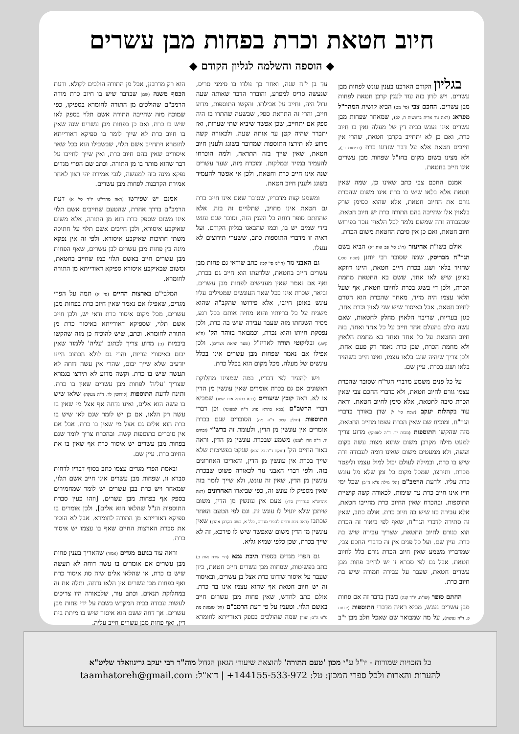חיוב חטאת וכרת בפחות מבן עשרים
◆ הוספה והשלמה לגליון הקודם ◆
בגליון הקודם הארכנו בענין עונש לפחות מבן עשרים. ויש לדון בזה עוד לענין קרבן חטאת לפחות מבן עשרים. החכם צבי (סי' מט) הביא קושית המהר"ל מפראג (ראה גור אריה בראשית ה, לב), שמאחר שפחות מבן עשרים אינו נענש בבית דין של מעלה ואין בו חיוב כרת, ואם כן לא יתחייב בקרבן חטאת, שהרי אין חייבים חטאת אלא על דבר שזדונו כרת (כריתות ב.), ולא מצינו בשום מקום בחז"ל שפחות מבן עשרים אינו חייב בחטאת.
אמנם החכם צבי כתב שאינו כן, שמה שאין חטאת אלא בלאו שיש בו כרת אינו משום שהכרת גורם את החיוב חטאת, אלא שהוא כסימן שרק בלאוין אלו שחייבה בהם התורה כרת יש חיוב חטאת. שבעבודה זרה שמשם נלמד לכל הלאוין נזכר בפירוש חיוב חטאת, ואם כן אין סיבת החטאת משום הכרת.
אולם בשו"ת אחיעזר (ח"ג סי' פב אות יא) הביא בשם הגר"ח מבריסק, שמה שסובר רבי יוחנן (שבת סט.) שהזיד בלאו ושגג בכרת חייב חטאת, היינו דווקא באופן שיש לאו אחד, ששם בא החטאת מחמת הכרת, ולכן די בשגג בכרת לחיובו חטאת, אף שעל הלאו עצמו היה מזיד, מאחר שהכרת הוא הגורם לחיוב חטאת. אבל באיסור שיש שני לאוין וכרת אחד, כגון בעריות, שריבוי הלאוין מחלק לחטאות, שאם עשה כולם בהעלם אחד חייב על כל אחד ואחד, בזה חיוב החטאת על כל אחד ואחד בא מחמת הלאוין ולא מחמת הכרת, שכן כרת נאמר רק פעם אחת, ולכן צריך שיהיה שוגג בלאו עצמו, ואינו חייב כשהזיד בלאו ושגג בכרת. עיין שם.
על כל פנים משמע מדברי הגר"ח שסובר שהכרת עצמו גורם לחיוב חטאת, ולא כדברי החכם צבי שאין הכרת סיבה לחטאת, אלא סימן לחיוב חטאת. וראה עוד בקהלות יעקב (שבת סי' ל) שדן באורך בדברי הגר"ח. ומוכיח שם שאין הכרת עצמו מחייב החטאת, מזה שהקשו התוספות (מכות יד. ד"ה לאפוקי) מדוע צריך למעט מילה מקרבן משום שהוא מצות עשה בקום ועשה, ולא ממעטים משום שאינו דומה לעבודה זרה שיש בו כרת, ובמילה לעולם יכול למול עצמו וליפטר מכרת. ותירצו, שמכל מקום כל זמן שלא מל עונש כרת עליו. ולדעת הרמב"ם (הל' מילה פ"א ה"ב) שכל ימי חייו אינו חייב כרת עד שימות, לכאורה קשה קושיית התוספות. ובהכרח שאין החיוב כרת מחייבו חטאת, אלא עבירה כזו שיש בה חיוב כרת. אולם כתב, שאין זה סתירה לדברי הגר"ח, שאף לפי ביאור זה הכרת הוא כגורם לחיוב החטאת, שצריך עבירה שיש בה כרת. עיין שם. ועל כל פנים אין זה כדברי החכם צבי, שמדבריו משמע שאין חיוב הכרת גורם כלל לחיוב חטאת. אבל גם לפי סברא זו יש לחייב פחות מבן עשרים חטאת, שעבר על עבירה חמורה שיש בה חיוב כרת.
החתם סופר (שו"ת, יו"ד קנה) כשדן בדבר זה אם פחות מבן עשרים נענש, מביא ראיה מדברי התוספות (יבמות פ. ד"ה נעשה), על מה שמבואר שם שאכל חלב מבן י"ב עד בן י"ח שנה, ואחר כך נולדו בו סימני סריס, שנעשה סריס למפרע, והוברר הדבר שאותה שעה גדול היה, וחייב על אכילתו. והקשו התוספות, מדוע חייב, והרי זה התראת ספק, שבשעה שהתרו בו היה ספק אם יתחייב, שכן אפשר שיביא שתי שערות, ואז יתברר שהיה קטן עד אותה שעה. ולכאורה קשה מדוע לא תירצו התוספות שמדובר בשוגג ולענין חיוב חטאת, שאין שייך בזה התראה, ולמה הוכרחו להעמיד במזיד ובמלקות. ומוכרח מזה, שעד עשרים שנה אינו חייב כרת וחטאת, ולכן אי אפשר להעמיד בשוגג ולענין חיוב חטאת.
ומשמע קצת מדבריו, שסובר שאם אינו חייב כרת גם חטאת אינו מחויב, שתלויים זה בזה. אלא שהחתם סופר דוחה כל הענין הזה, וסובר שגם עונש בידי שמים יש בו, וכמו שהבאנו בגליון הקודם. ועל ראיה זו מדברי התוספות כתב, ששערי תירוצים לא ננעלו.
גם האבני נזר (חו"מ סי' קכו) כתב שודאי גם פחות מבן עשרים חייב בחטאת, שלדעתו הוא חייב גם בכרת, ואף אם נאמר שאין מענישים לפחות מבן עשרים. וביאר, שכרת אינו ככל שאר העונשים שמטילים עליו עונש באופן חיובי, אלא פירושו שהקב"ה שהוא משגיח על כל בריותיו והוא מחיה אותם בכל רגע, מסיר השגחתו מזה שעבר עבירה שיש בה כרת, ולכן נפסקת חיותו והוא נכרת, וכמבואר בזוהר הק' (ח"א קיט.) ובליקוטי תורה לאריז"ל (שער יציאת מצרים). ולכן אפילו אם נאמר שפחות מבן עשרים אינו בכלל עונשים של מעלה, מכל מקום הוא בכלל כרת.
ויש להעיר לפי דבריו, במה שמצינו מחלוקת ראשונים אם גם בכרת אומרים שאין עונשין מן הדין או לא. ראה קובץ שיעורים (בבא בתרא אות שטז) שמביא דברי הרשב"ם (בבא בתרא פח: ד"ה למעוטי) וכן דברי התוספות (חולין קטו: ד"ה מה) הסוברים שגם בכרת אומרים אין עונשין מן הדין, ולעומת זה ברש"י (זבחים יד. ד"ה חוץ לזמנו) משמע שבכרת עונשין מן הדין. וראה באור החיים הק' (חוקת ד"ה כל הבא) שנקט בפשיטות שלא שייך בכרת אין עונשין מן הדין, והאריכו האחרונים בזה. ולפי דברי האבני נזר לכאורה פשוט שבכרת עונשין מן הדין, שאין זה עונש, ולא שייך לומר בזה שאין מספיק לו עונש זה, כפי שביארו האחרונים (ראה מהרש"א סנהדרין סד:) טעם אין עונשין מן הדין, משום שיתכן שלא יועיל לו עונש זה. וגם לפי הטעם האחר שכתבו (ראה גינת ורדים להפרי מגדים, כלל א, בשם הקרבן אהרן) שאין עונשין מן הדין משום שאפשר שיש לו פירכא, זה לא שייך בכרת, שכן כלפי שמיא גליא.
גם הפרי מגדים בספרו תיבת גמא (חיי שרה אות ב) כתב בפשיטות, שפחות מבן עשרים חייב חטאת, כיון שעבר על איסור שזדונו כרת אצל בן עשרים, ובאיסור זה יש חיוב חטאת אף שהוא עצמו אינו בר כרת. אולם כתב לחדש, שאין פחות מבן עשרים חייב באשם תלוי. וטעמו על פי דעת הרמב"ם (הל' טומאת מת פ"ט ה"ב; ועוד) שמה שהולכים בספק דאורייתא לחומרא הוא רק מדרבנן, אבל מן התורה הולכים לקולא. ודעת הכסף משנה (שם) שבדבר שיש בו חיוב כרת מודה הרמב"ם שהולכים מן התורה לחומרא בספיקו, כפי שמוכח מזה שחייבה התורה אשם תלוי בספק לאו שיש בו כרת. ואם כן בפחות מבן עשרים שנה שאין בו חיוב כרת לא שייך לומר בו ספיקא דאורייתא לחומרא ויתחייב אשם תלוי, שבשבילו הוא ככל שאר איסורים שאין בהם חיוב כרת, ואין שייך לחייבו על דבר שהוא מותר בו מן התורה. וכתב שם הפרי מגדים נפקא מינה בזה למעשה, לגבי אמירת יהי רצון לאחר אמירת הקרבנות לפחות מבן עשרים.
אמנם יש שפירשו (ראה מהרי"ט יו"ד סי' א) דעת הרמב"ם בדרך אחרת, שהטעם שחייבים אשם תלוי אינו משום שספק כרת הוא מן התורה, אלא משום שאיקבע איסורא, ולכן חייבים אשם תלוי על חתיכה משתי חתיכות שאיקבע איסורא. ולפי זה אין נפקא מינה בין פחות מבן עשרים לבן עשרים, שאף הפחות מבן עשרים חייב באשם תלוי כמו שחייב בחטאת, ומשום שבאיקבע איסורא ספיקא דאורייתא מן התורה לחומרא.
המלבי"ם בארצות החיים (סי' א) תמה על הפרי מגדים, שאפילו אם נאמר שאין חיוב כרת בפחות מבן עשרים, מכל מקום איסור כרת ודאי יש, ולכן חייב אשם תלוי, שספיקא דאורייתא באיסור כרת מן התורה לחומרא. וכתב, שיש להוכיח כן מזה שהקשו ביבמות (ג:) מדוע צריך לכתוב 'עליה' ללמוד שאין יבום באיסורי עריות, והרי גם לולא הכתוב היינו יודעים שלא שייך יבום, שהרי אין עשה דוחה לא תעשה שיש בו כרת. וקשה מדוע לא תירצו בגמרא שצריך 'עליה' לפחות מבן עשרים שאין בו כרת. ותינח לדעת התוספות (קידושין לד. ד"ה מעקה) שלאו שיש בו עשה הוא אלים, ואינו נדחה אף אצל מי שאין בו עשה רק הלאו, אם כן יש לומר שגם לאו שיש בו כרת הוא אלים גם אצל מי שאין בו כרת. אבל אם אין סוברים כתוספות קשה. ובהכרח צריך לומר שגם בפחות מבן עשרים יש איסור כרת אף שאין בו את החיוב כרת. עיין שם.
ובאמת הפרי מגדים עצמו כתב בסוף דבריו לדחות סברא זו, שפחות מבן עשרים אינו חייב אשם תלוי, שמאחר ויש כרת בבן עשרים יש לומר שמחמירים בספק אף בפחות מבן עשרים, [וזהו כעין סברת התוספות הנ"ל שהלאו הוא אלים], ולכן אומרים בו ספיקא דאורייתא מן התורה לחומרא. אבל לא הזכיר את סברת הארצות החיים שאף בו עצמו יש איסור כרת.
וראה עוד בנועם מגדים (אמור) שהאריך בענין פחות מבן עשרים אם אומרים בו עשה דוחה לא תעשה שיש בו כרת, או שהלאו אלים שזה סוג איסור כרת ואף בפחות מבן עשרים אין הלאו נדחה. ותלה את זה במחלוקת תנאים. וכתב עוד, שלכאורה היו צריכים לעשות עבודה בבית המקדש בשבת על ידי פחות מבן עשרים. אך דחה ששם הוא איסור שיש בו מיתת בית דין, ואף פחות מבן עשרים חייב עליה.
כל הזכויות שמורות - יו"ל ע"י מכון 'טעם התורה' להוצאת שיעורי הגאון הגדול מוה"ר רבי יעקב גרינוואלד שליט"א
להערות והארות ולכל ספרי המכון: טל: 144155-533-972+ | דוא"ל: taamhatoreh@gmail.com